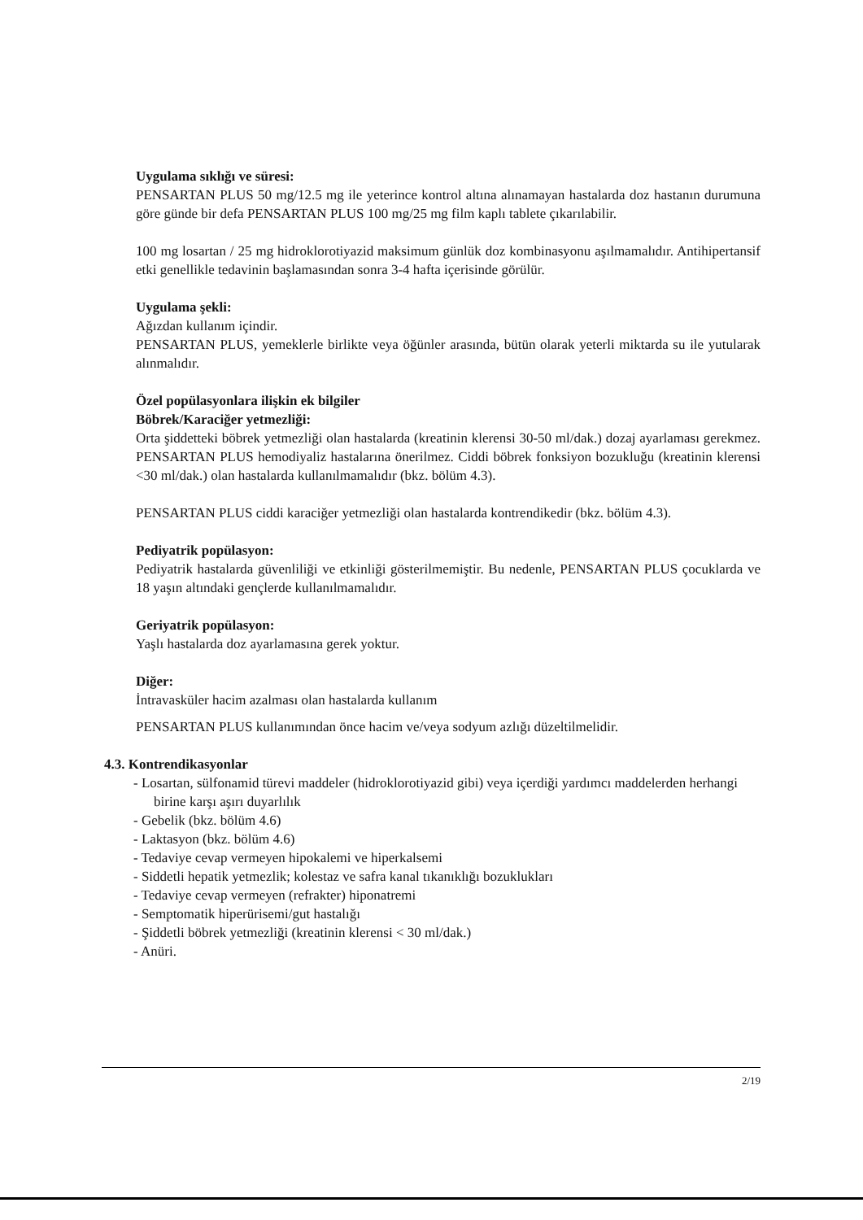Uygulama sıklığı ve süresi:
PENSARTAN PLUS 50 mg/12.5 mg ile yeterince kontrol altına alınamayan hastalarda doz hastanın durumuna göre günde bir defa PENSARTAN PLUS 100 mg/25 mg film kaplı tablete çıkarılabilir.
100 mg losartan / 25 mg hidroklorotiyazid maksimum günlük doz kombinasyonu aşılmamalıdır. Antihipertansif etki genellikle tedavinin başlamasından sonra 3-4 hafta içerisinde görülür.
Uygulama şekli:
Ağızdan kullanım içindir.
PENSARTAN PLUS, yemeklerle birlikte veya öğünler arasında, bütün olarak yeterli miktarda su ile yutularak alınmalıdır.
Özel popülasyonlara ilişkin ek bilgiler
Böbrek/Karaciğer yetmezliği:
Orta şiddetteki böbrek yetmezliği olan hastalarda (kreatinin klerensi 30-50 ml/dak.) dozaj ayarlaması gerekmez. PENSARTAN PLUS hemodiyaliz hastalarına önerilmez. Ciddi böbrek fonksiyon bozukluğu (kreatinin klerensi <30 ml/dak.) olan hastalarda kullanılmamalıdır (bkz. bölüm 4.3).
PENSARTAN PLUS ciddi karaciğer yetmezliği olan hastalarda kontrendikedir (bkz. bölüm 4.3).
Pediyatrik popülasyon:
Pediyatrik hastalarda güvenliliği ve etkinliği gösterilmemiştir. Bu nedenle, PENSARTAN PLUS çocuklarda ve 18 yaşın altındaki gençlerde kullanılmamalıdır.
Geriyatrik popülasyon:
Yaşlı hastalarda doz ayarlamasına gerek yoktur.
Diğer:
İntravasküler hacim azalması olan hastalarda kullanım
PENSARTAN PLUS kullanımından önce hacim ve/veya sodyum azlığı düzeltilmelidir.
4.3. Kontrendikasyonlar
- Losartan, sülfonamid türevi maddeler (hidroklorotiyazid gibi) veya içerdiği yardımcı maddelerden herhangi birine karşı aşırı duyarlılık
- Gebelik (bkz. bölüm 4.6)
- Laktasyon (bkz. bölüm 4.6)
- Tedaviye cevap vermeyen hipokalemi ve hiperkalsemi
- Siddetli hepatik yetmezlik; kolestaz ve safra kanal tıkanıklığı bozuklukları
- Tedaviye cevap vermeyen (refrakter) hiponatremi
- Semptomatik hiperürisemi/gut hastalığı
- Şiddetli böbrek yetmezliği (kreatinin klerensi < 30 ml/dak.)
- Anüri.
2/19